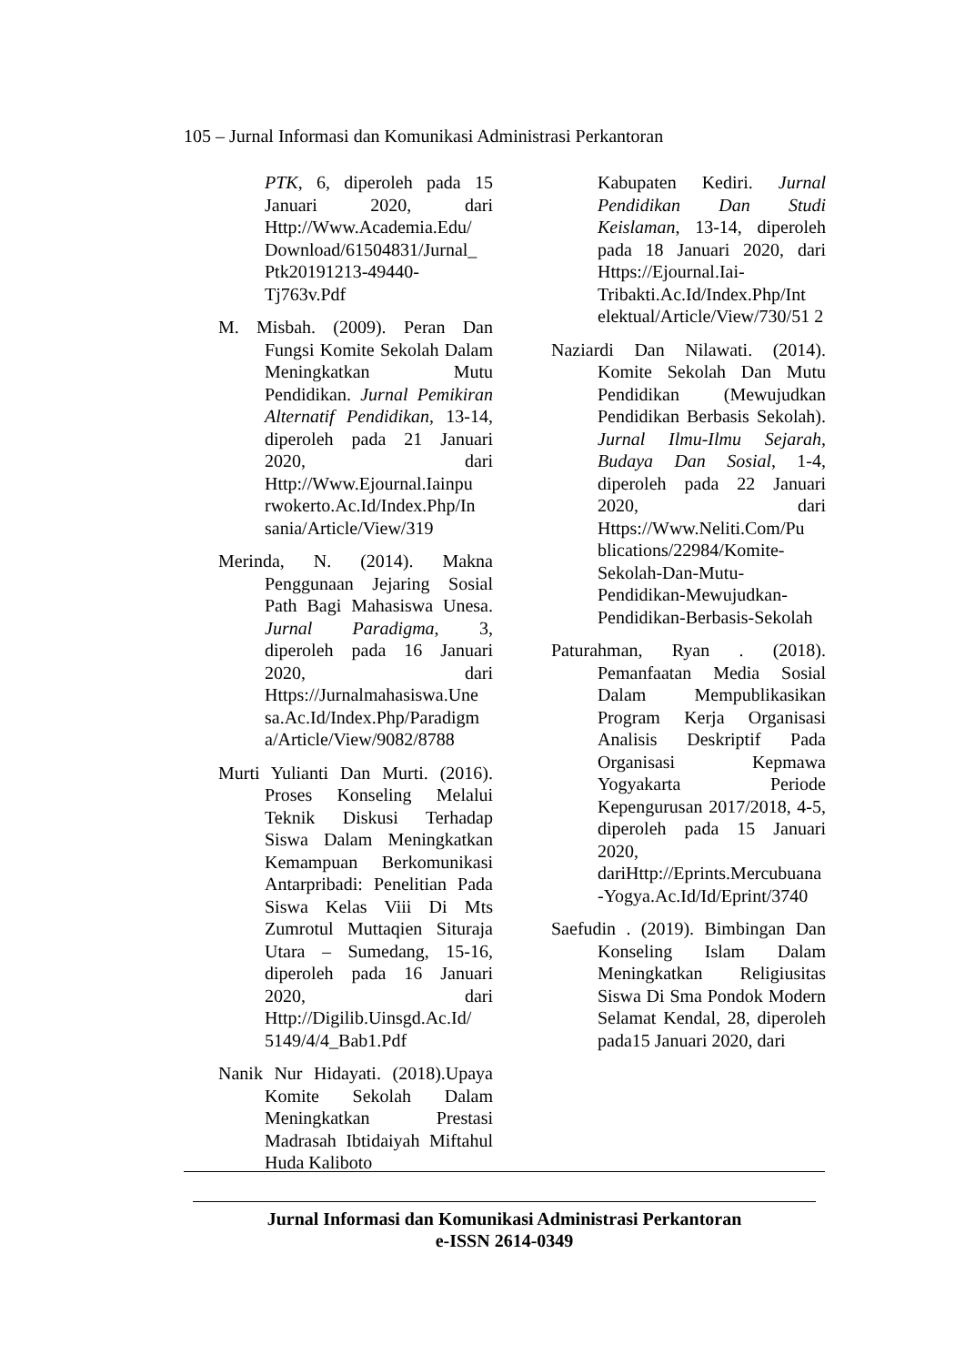105 – Jurnal Informasi dan Komunikasi Administrasi Perkantoran
PTK, 6, diperoleh pada 15 Januari 2020, dari Http://Www.Academia.Edu/ Download/61504831/Jurnal_ Ptk20191213-49440-Tj763v.Pdf
M. Misbah. (2009). Peran Dan Fungsi Komite Sekolah Dalam Meningkatkan Mutu Pendidikan. Jurnal Pemikiran Alternatif Pendidikan, 13-14, diperoleh pada 21 Januari 2020, dari Http://Www.Ejournal.Iainpu rwokerto.Ac.Id/Index.Php/In sania/Article/View/319
Merinda, N. (2014). Makna Penggunaan Jejaring Sosial Path Bagi Mahasiswa Unesa. Jurnal Paradigma, 3, diperoleh pada 16 Januari 2020, dari Https://Jurnalmahasiswa.Une sa.Ac.Id/Index.Php/Paradigm a/Article/View/9082/8788
Murti Yulianti Dan Murti. (2016). Proses Konseling Melalui Teknik Diskusi Terhadap Siswa Dalam Meningkatkan Kemampuan Berkomunikasi Antarpribadi: Penelitian Pada Siswa Kelas Viii Di Mts Zumrotul Muttaqien Situraja Utara – Sumedang, 15-16, diperoleh pada 16 Januari 2020, dari Http://Digilib.Uinsgd.Ac.Id/ 5149/4/4_Bab1.Pdf
Nanik Nur Hidayati. (2018).Upaya Komite Sekolah Dalam Meningkatkan Prestasi Madrasah Ibtidaiyah Miftahul Huda Kaliboto
Kabupaten Kediri. Jurnal Pendidikan Dan Studi Keislaman, 13-14, diperoleh pada 18 Januari 2020, dari Https://Ejournal.Iai-Tribakti.Ac.Id/Index.Php/Int elektual/Article/View/730/51 2
Naziardi Dan Nilawati. (2014). Komite Sekolah Dan Mutu Pendidikan (Mewujudkan Pendidikan Berbasis Sekolah). Jurnal Ilmu-Ilmu Sejarah, Budaya Dan Sosial, 1-4, diperoleh pada 22 Januari 2020, dari Https://Www.Neliti.Com/Pu blications/22984/Komite-Sekolah-Dan-Mutu-Pendidikan-Mewujudkan-Pendidikan-Berbasis-Sekolah
Paturahman, Ryan . (2018). Pemanfaatan Media Sosial Dalam Mempublikasikan Program Kerja Organisasi Analisis Deskriptif Pada Organisasi Kepmawa Yogyakarta Periode Kepengurusan 2017/2018, 4-5, diperoleh pada 15 Januari 2020, dariHttp://Eprints.Mercubuana-Yogya.Ac.Id/Id/Eprint/3740
Saefudin . (2019). Bimbingan Dan Konseling Islam Dalam Meningkatkan Religiusitas Siswa Di Sma Pondok Modern Selamat Kendal, 28, diperoleh pada15 Januari 2020, dari
Jurnal Informasi dan Komunikasi Administrasi Perkantoran
e-ISSN 2614-0349